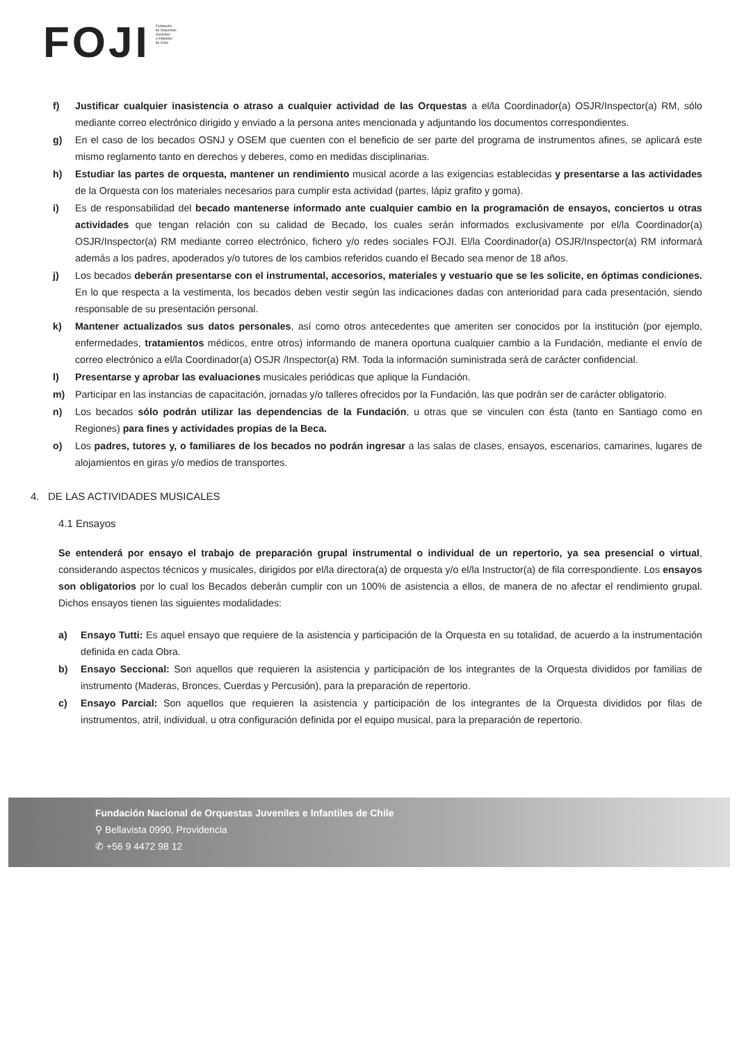FOJI
Fundación
de Orquestas
Juveniles
e Infantiles
de Chile
f) Justificar cualquier inasistencia o atraso a cualquier actividad de las Orquestas a el/la Coordinador(a) OSJR/Inspector(a) RM, sólo mediante correo electrónico dirigido y enviado a la persona antes mencionada y adjuntando los documentos correspondientes.
g) En el caso de los becados OSNJ y OSEM que cuenten con el beneficio de ser parte del programa de instrumentos afines, se aplicará este mismo reglamento tanto en derechos y deberes, como en medidas disciplinarias.
h) Estudiar las partes de orquesta, mantener un rendimiento musical acorde a las exigencias establecidas y presentarse a las actividades de la Orquesta con los materiales necesarios para cumplir esta actividad (partes, lápiz grafito y goma).
i) Es de responsabilidad del becado mantenerse informado ante cualquier cambio en la programación de ensayos, conciertos u otras actividades que tengan relación con su calidad de Becado, los cuales serán informados exclusivamente por el/la Coordinador(a) OSJR/Inspector(a) RM mediante correo electrónico, fichero y/o redes sociales FOJI. El/la Coordinador(a) OSJR/Inspector(a) RM informará además a los padres, apoderados y/o tutores de los cambios referidos cuando el Becado sea menor de 18 años.
j) Los becados deberán presentarse con el instrumental, accesorios, materiales y vestuario que se les solicite, en óptimas condiciones. En lo que respecta a la vestimenta, los becados deben vestir según las indicaciones dadas con anterioridad para cada presentación, siendo responsable de su presentación personal.
k) Mantener actualizados sus datos personales, así como otros antecedentes que ameriten ser conocidos por la institución (por ejemplo, enfermedades, tratamientos médicos, entre otros) informando de manera oportuna cualquier cambio a la Fundación, mediante el envío de correo electrónico a el/la Coordinador(a) OSJR /Inspector(a) RM. Toda la información suministrada será de carácter confidencial.
l) Presentarse y aprobar las evaluaciones musicales periódicas que aplique la Fundación.
m) Participar en las instancias de capacitación, jornadas y/o talleres ofrecidos por la Fundación, las que podrán ser de carácter obligatorio.
n) Los becados sólo podrán utilizar las dependencias de la Fundación, u otras que se vinculen con ésta (tanto en Santiago como en Regiones) para fines y actividades propias de la Beca.
o) Los padres, tutores y, o familiares de los becados no podrán ingresar a las salas de clases, ensayos, escenarios, camarines, lugares de alojamientos en giras y/o medios de transportes.
4. DE LAS ACTIVIDADES MUSICALES
4.1 Ensayos
Se entenderá por ensayo el trabajo de preparación grupal instrumental o individual de un repertorio, ya sea presencial o virtual, considerando aspectos técnicos y musicales, dirigidos por el/la directora(a) de orquesta y/o el/la Instructor(a) de fila correspondiente. Los ensayos son obligatorios por lo cual los Becados deberán cumplir con un 100% de asistencia a ellos, de manera de no afectar el rendimiento grupal. Dichos ensayos tienen las siguientes modalidades:
a) Ensayo Tutti: Es aquel ensayo que requiere de la asistencia y participación de la Orquesta en su totalidad, de acuerdo a la instrumentación definida en cada Obra.
b) Ensayo Seccional: Son aquellos que requieren la asistencia y participación de los integrantes de la Orquesta divididos por familias de instrumento (Maderas, Bronces, Cuerdas y Percusión), para la preparación de repertorio.
c) Ensayo Parcial: Son aquellos que requieren la asistencia y participación de los integrantes de la Orquesta divididos por filas de instrumentos, atril, individual, u otra configuración definida por el equipo musical, para la preparación de repertorio.
Fundación Nacional de Orquestas Juveniles e Infantiles de Chile
⚲ Bellavista 0990, Providencia
✆ +56 9 4472 98 12